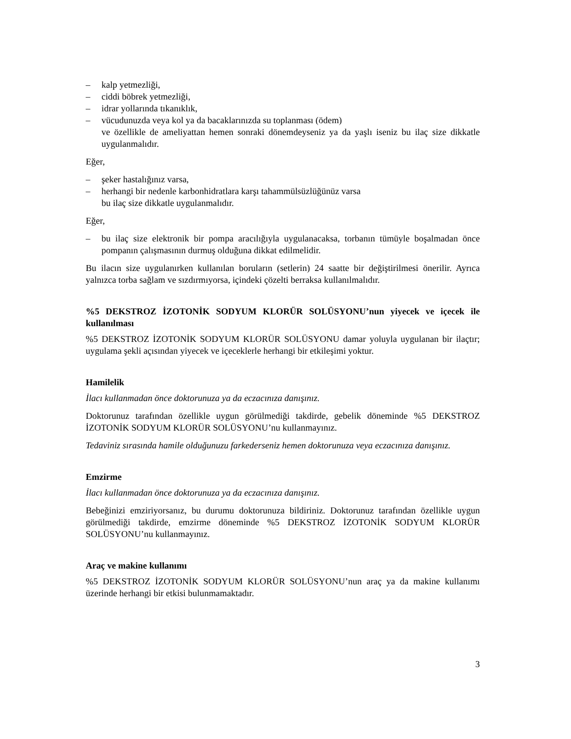– kalp yetmezliği,
– ciddi böbrek yetmezliği,
– idrar yollarında tıkanıklık,
– vücudunuzda veya kol ya da bacaklarınızda su toplanması (ödem)
ve özellikle de ameliyattan hemen sonraki dönemdeyseniz ya da yaşlı iseniz bu ilaç size dikkatle uygulanmalıdır.
Eğer,
– şeker hastalığınız varsa,
– herhangi bir nedenle karbonhidratlara karşı tahammülsüzlüğünüz varsa
bu ilaç size dikkatle uygulanmalıdır.
Eğer,
– bu ilaç size elektronik bir pompa aracılığıyla uygulanacaksa, torbanın tümüyle boşalmadan önce pompanın çalışmasının durmuş olduğuna dikkat edilmelidir.
Bu ilacın size uygulanırken kullanılan boruların (setlerin) 24 saatte bir değiştirilmesi önerilir. Ayrıca yalnızca torba sağlam ve sızdırmıyorsa, içindeki çözelti berraksa kullanılmalıdır.
%5 DEKSTROZ İZOTONİK SODYUM KLORÜR SOLÜSYONU’nun yiyecek ve içecek ile kullanılması
%5 DEKSTROZ İZOTONİK SODYUM KLORÜR SOLÜSYONU damar yoluyla uygulanan bir ilaçtır; uygulama şekli açısından yiyecek ve içeceklerle herhangi bir etkileşimi yoktur.
Hamilelik
İlacı kullanmadan önce doktorunuza ya da eczacınıza danışınız.
Doktorunuz tarafından özellikle uygun görülmediği takdirde, gebelik döneminde %5 DEKSTROZ İZOTONİK SODYUM KLORÜR SOLÜSYONU’nu kullanmayınız.
Tedaviniz sırasında hamile olduğunuzu farkederseniz hemen doktorunuza veya eczacınıza danışınız.
Emzirme
İlacı kullanmadan önce doktorunuza ya da eczacınıza danışınız.
Bebeğinizi emziriyorsanız, bu durumu doktorunuza bildiriniz. Doktorunuz tarafından özellikle uygun görülmediği takdirde, emzirme döneminde %5 DEKSTROZ İZOTONİK SODYUM KLORÜR SOLÜSYONU’nu kullanmayınız.
Araç ve makine kullanımı
%5 DEKSTROZ İZOTONİK SODYUM KLORÜR SOLÜSYONU’nun araç ya da makine kullanımı üzerinde herhangi bir etkisi bulunmamaktadır.
3